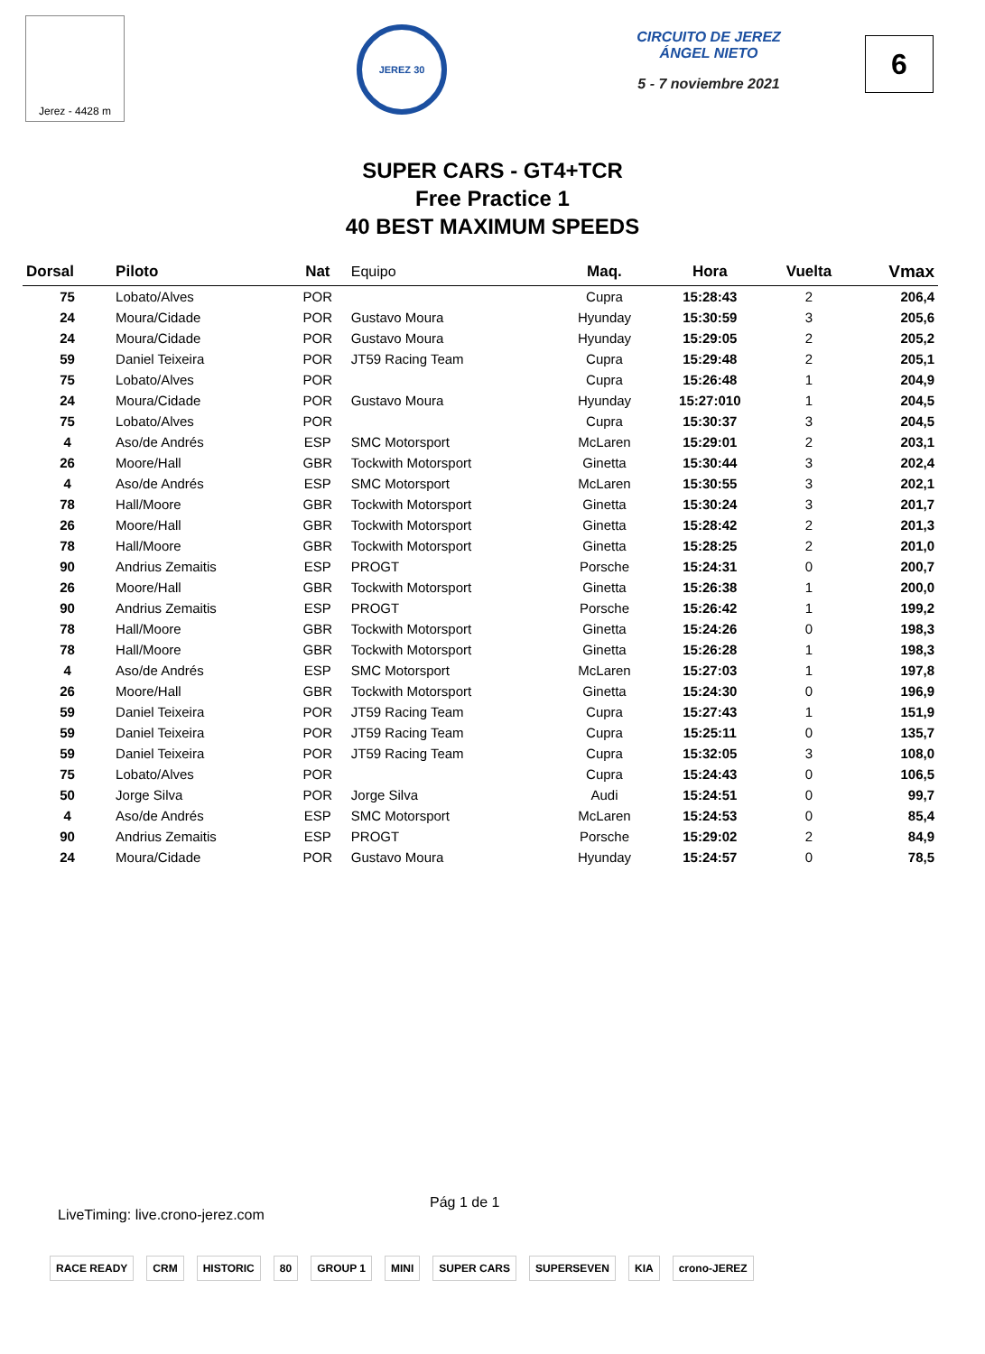Jerez - 4428 m
JEREZ 30
CIRCUITO DE JEREZ
ÁNGEL NIETO
5 - 7 noviembre 2021
6
SUPER CARS - GT4+TCR
Free Practice 1
40 BEST MAXIMUM SPEEDS
| Dorsal | Piloto | Nat | Equipo | Maq. | Hora | Vuelta | Vmax |
| --- | --- | --- | --- | --- | --- | --- | --- |
| 75 | Lobato/Alves | POR | | Cupra | 15:28:43 | 2 | 206,4 |
| 24 | Moura/Cidade | POR | Gustavo Moura | Hyunday | 15:30:59 | 3 | 205,6 |
| 24 | Moura/Cidade | POR | Gustavo Moura | Hyunday | 15:29:05 | 2 | 205,2 |
| 59 | Daniel Teixeira | POR | JT59 Racing Team | Cupra | 15:29:48 | 2 | 205,1 |
| 75 | Lobato/Alves | POR | | Cupra | 15:26:48 | 1 | 204,9 |
| 24 | Moura/Cidade | POR | Gustavo Moura | Hyunday | 15:27:010 | 1 | 204,5 |
| 75 | Lobato/Alves | POR | | Cupra | 15:30:37 | 3 | 204,5 |
| 4 | Aso/de Andrés | ESP | SMC Motorsport | McLaren | 15:29:01 | 2 | 203,1 |
| 26 | Moore/Hall | GBR | Tockwith Motorsport | Ginetta | 15:30:44 | 3 | 202,4 |
| 4 | Aso/de Andrés | ESP | SMC Motorsport | McLaren | 15:30:55 | 3 | 202,1 |
| 78 | Hall/Moore | GBR | Tockwith Motorsport | Ginetta | 15:30:24 | 3 | 201,7 |
| 26 | Moore/Hall | GBR | Tockwith Motorsport | Ginetta | 15:28:42 | 2 | 201,3 |
| 78 | Hall/Moore | GBR | Tockwith Motorsport | Ginetta | 15:28:25 | 2 | 201,0 |
| 90 | Andrius Zemaitis | ESP | PROGT | Porsche | 15:24:31 | 0 | 200,7 |
| 26 | Moore/Hall | GBR | Tockwith Motorsport | Ginetta | 15:26:38 | 1 | 200,0 |
| 90 | Andrius Zemaitis | ESP | PROGT | Porsche | 15:26:42 | 1 | 199,2 |
| 78 | Hall/Moore | GBR | Tockwith Motorsport | Ginetta | 15:24:26 | 0 | 198,3 |
| 78 | Hall/Moore | GBR | Tockwith Motorsport | Ginetta | 15:26:28 | 1 | 198,3 |
| 4 | Aso/de Andrés | ESP | SMC Motorsport | McLaren | 15:27:03 | 1 | 197,8 |
| 26 | Moore/Hall | GBR | Tockwith Motorsport | Ginetta | 15:24:30 | 0 | 196,9 |
| 59 | Daniel Teixeira | POR | JT59 Racing Team | Cupra | 15:27:43 | 1 | 151,9 |
| 59 | Daniel Teixeira | POR | JT59 Racing Team | Cupra | 15:25:11 | 0 | 135,7 |
| 59 | Daniel Teixeira | POR | JT59 Racing Team | Cupra | 15:32:05 | 3 | 108,0 |
| 75 | Lobato/Alves | POR | | Cupra | 15:24:43 | 0 | 106,5 |
| 50 | Jorge Silva | POR | Jorge Silva | Audi | 15:24:51 | 0 | 99,7 |
| 4 | Aso/de Andrés | ESP | SMC Motorsport | McLaren | 15:24:53 | 0 | 85,4 |
| 90 | Andrius Zemaitis | ESP | PROGT | Porsche | 15:29:02 | 2 | 84,9 |
| 24 | Moura/Cidade | POR | Gustavo Moura | Hyunday | 15:24:57 | 0 | 78,5 |
Pág 1 de 1
LiveTiming: live.crono-jerez.com
RACE READY CRM HISTORIC 80 GROUP 1 MINI SUPER CARS SUPERSEVEN KIA crono-JEREZ